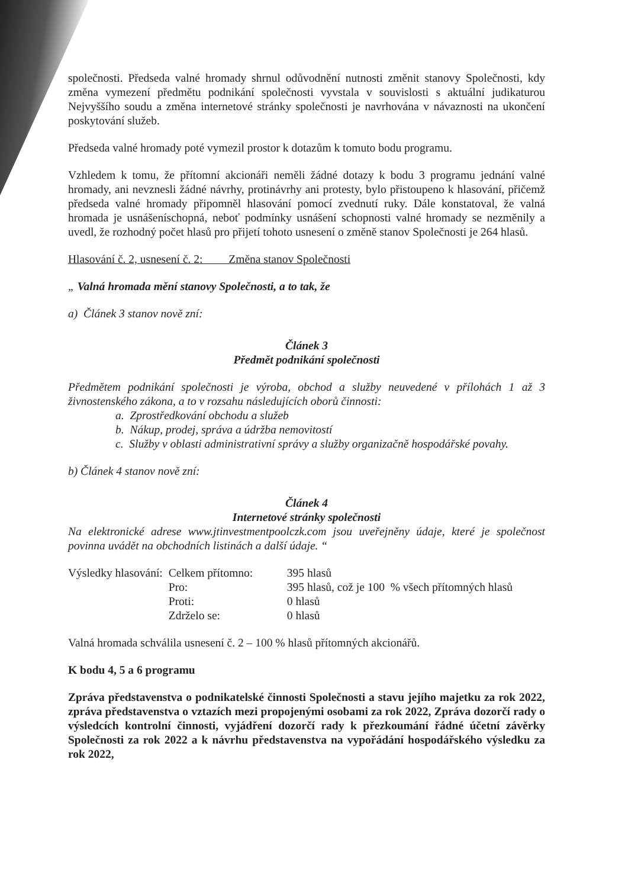společnosti. Předseda valné hromady shrnul odůvodnění nutnosti změnit stanovy Společnosti, kdy změna vymezení předmětu podnikání společnosti vyvstala v souvislosti s aktuální judikaturou Nejvyššího soudu a změna internetové stránky společnosti je navrhována v návaznosti na ukončení poskytování služeb.
Předseda valné hromady poté vymezil prostor k dotazům k tomuto bodu programu.
Vzhledem k tomu, že přítomní akcionáři neměli žádné dotazy k bodu 3 programu jednání valné hromady, ani nevznesli žádné návrhy, protinávrhy ani protesty, bylo přistoupeno k hlasování, přičemž předseda valné hromady připomněl hlasování pomocí zvednutí ruky. Dále konstatoval, že valná hromada je usnášeníschopná, neboť podmínky usnášení schopnosti valné hromady se nezměnily a uvedl, že rozhodný počet hlasů pro přijetí tohoto usnesení o změně stanov Společnosti je 264 hlasů.
Hlasování č. 2, usnesení č. 2: Změna stanov Společnosti
„ Valná hromada mění stanovy Společnosti, a to tak, že
a) Článek 3 stanov nově zní:
Článek 3
Předmět podnikání společnosti
Předmětem podnikání společnosti je výroba, obchod a služby neuvedené v přílohách 1 až 3 živnostenského zákona, a to v rozsahu následujících oborů činnosti:
a. Zprostředkování obchodu a služeb
b. Nákup, prodej, správa a údržba nemovitostí
c. Služby v oblasti administrativní správy a služby organizačně hospodářské povahy.
b) Článek 4 stanov nově zní:
Článek 4
Internetové stránky společnosti
Na elektronické adrese www.jtinvestmentpoolczk.com jsou uveřejněny údaje, které je společnost povinna uvádět na obchodních listinách a další údaje. “
| Výsledky hlasování: | Celkem přítomno: | 395 hlasů |
| | Pro: | 395 hlasů, což je 100 % všech přítomných hlasů |
| | Proti: | 0 hlasů |
| | Zdrželo se: | 0 hlasů |
Valná hromada schválila usnesení č. 2 – 100 % hlasů přítomných akcionářů.
K bodu 4, 5 a 6 programu
Zpráva představenstva o podnikatelské činnosti Společnosti a stavu jejího majetku za rok 2022, zpráva představenstva o vztazích mezi propojenými osobami za rok 2022, Zpráva dozorčí rady o výsledcích kontrolní činnosti, vyjádření dozorčí rady k přezkoumání řádné účetní závěrky Společnosti za rok 2022 a k návrhu představenstva na vypořádání hospodářského výsledku za rok 2022,